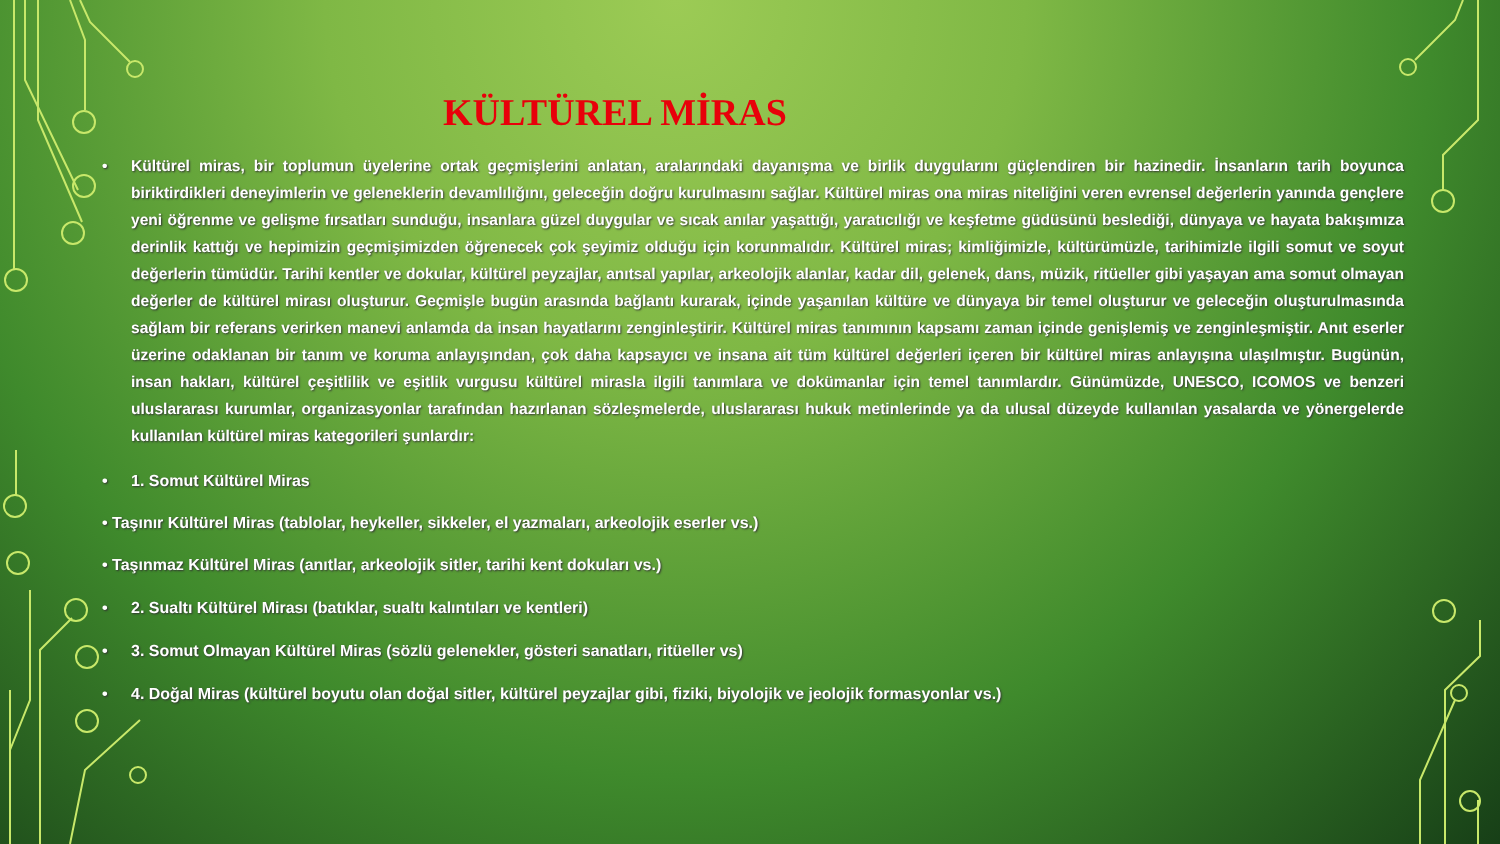KÜLTÜREL MİRAS
• Kültürel miras, bir toplumun üyelerine ortak geçmişlerini anlatan, aralarındaki dayanışma ve birlik duygularını güçlendiren bir hazinedir. İnsanların tarih boyunca biriktirdikleri deneyimlerin ve geleneklerin devamlılığını, geleceğin doğru kurulmasını sağlar. Kültürel miras ona miras niteliğini veren evrensel değerlerin yanında gençlere yeni öğrenme ve gelişme fırsatları sunduğu, insanlara güzel duygular ve sıcak anılar yaşattığı, yaratıcılığı ve keşfetme güdüsünü beslediği, dünyaya ve hayata bakışımıza derinlik kattığı ve hepimizin geçmişimizden öğrenecek çok şeyimiz olduğu için korunmalıdır. Kültürel miras; kimliğimizle, kültürümüzle, tarihimizle ilgili somut ve soyut değerlerin tümüdür. Tarihi kentler ve dokular, kültürel peyzajlar, anıtsal yapılar, arkeolojik alanlar, kadar dil, gelenek, dans, müzik, ritüeller gibi yaşayan ama somut olmayan değerler de kültürel mirası oluşturur. Geçmişle bugün arasında bağlantı kurarak, içinde yaşanılan kültüre ve dünyaya bir temel oluşturur ve geleceğin oluşturulmasında sağlam bir referans verirken manevi anlamda da insan hayatlarını zenginleştirir. Kültürel miras tanımının kapsamı zaman içinde genişlemiş ve zenginleşmiştir. Anıt eserler üzerine odaklanan bir tanım ve koruma anlayışından, çok daha kapsayıcı ve insana ait tüm kültürel değerleri içeren bir kültürel miras anlayışına ulaşılmıştır. Bugünün, insan hakları, kültürel çeşitlilik ve eşitlik vurgusu kültürel mirasla ilgili tanımlara ve dokümanlar için temel tanımlardır. Günümüzde, UNESCO, ICOMOS ve benzeri uluslararası kurumlar, organizasyonlar tarafından hazırlanan sözleşmelerde, uluslararası hukuk metinlerinde ya da ulusal düzeyde kullanılan yasalarda ve yönergelerde kullanılan kültürel miras kategorileri şunlardır:
• 1. Somut Kültürel Miras
• Taşınır Kültürel Miras (tablolar, heykeller, sikkeler, el yazmaları, arkeolojik eserler vs.)
• Taşınmaz Kültürel Miras (anıtlar, arkeolojik sitler, tarihi kent dokuları vs.)
• 2. Sualtı Kültürel Mirası (batıklar, sualtı kalıntıları ve kentleri)
• 3. Somut Olmayan Kültürel Miras (sözlü gelenekler, gösteri sanatları, ritüeller vs)
• 4. Doğal Miras (kültürel boyutu olan doğal sitler, kültürel peyzajlar gibi, fiziki, biyolojik ve jeolojik formasyonlar vs.)